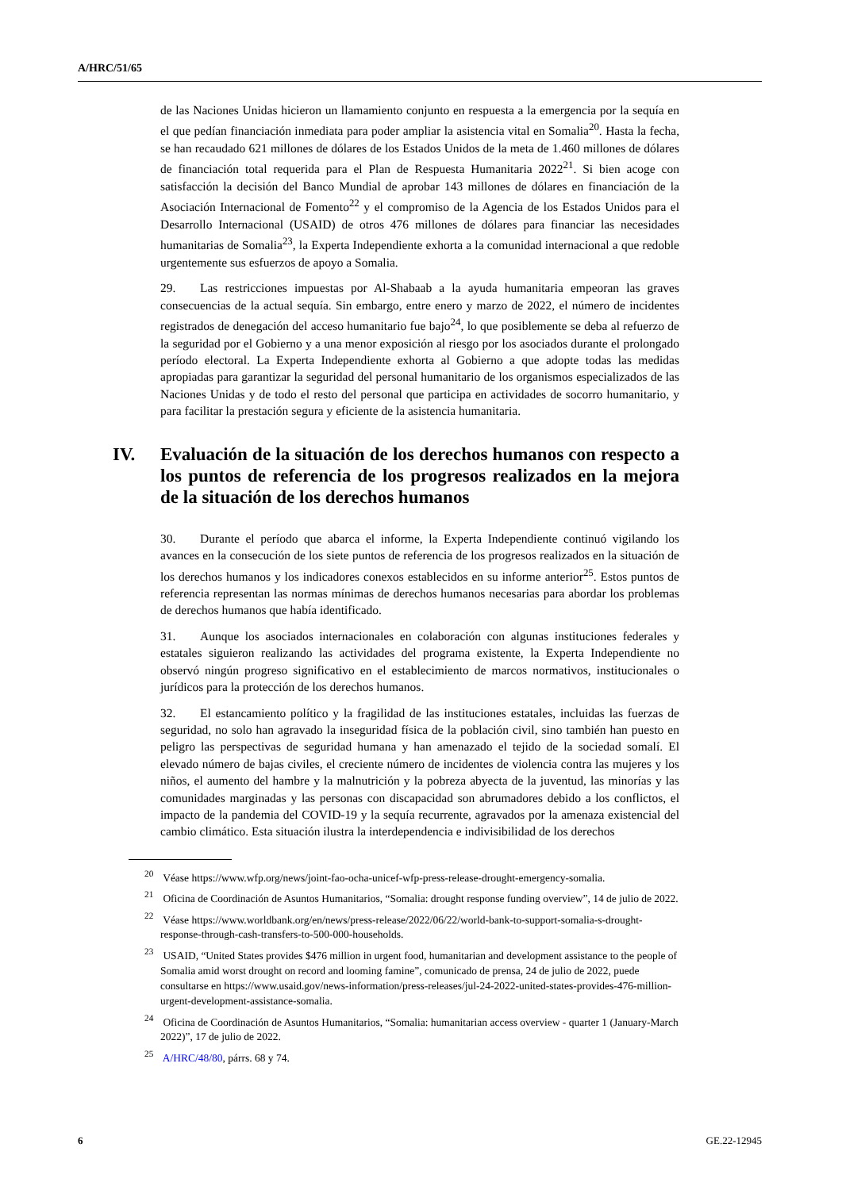A/HRC/51/65
de las Naciones Unidas hicieron un llamamiento conjunto en respuesta a la emergencia por la sequía en el que pedían financiación inmediata para poder ampliar la asistencia vital en Somalia<sup>20</sup>. Hasta la fecha, se han recaudado 621 millones de dólares de los Estados Unidos de la meta de 1.460 millones de dólares de financiación total requerida para el Plan de Respuesta Humanitaria 2022<sup>21</sup>. Si bien acoge con satisfacción la decisión del Banco Mundial de aprobar 143 millones de dólares en financiación de la Asociación Internacional de Fomento<sup>22</sup> y el compromiso de la Agencia de los Estados Unidos para el Desarrollo Internacional (USAID) de otros 476 millones de dólares para financiar las necesidades humanitarias de Somalia<sup>23</sup>, la Experta Independiente exhorta a la comunidad internacional a que redoble urgentemente sus esfuerzos de apoyo a Somalia.
29. Las restricciones impuestas por Al-Shabaab a la ayuda humanitaria empeoran las graves consecuencias de la actual sequía. Sin embargo, entre enero y marzo de 2022, el número de incidentes registrados de denegación del acceso humanitario fue bajo<sup>24</sup>, lo que posiblemente se deba al refuerzo de la seguridad por el Gobierno y a una menor exposición al riesgo por los asociados durante el prolongado período electoral. La Experta Independiente exhorta al Gobierno a que adopte todas las medidas apropiadas para garantizar la seguridad del personal humanitario de los organismos especializados de las Naciones Unidas y de todo el resto del personal que participa en actividades de socorro humanitario, y para facilitar la prestación segura y eficiente de la asistencia humanitaria.
IV. Evaluación de la situación de los derechos humanos con respecto a los puntos de referencia de los progresos realizados en la mejora de la situación de los derechos humanos
30. Durante el período que abarca el informe, la Experta Independiente continuó vigilando los avances en la consecución de los siete puntos de referencia de los progresos realizados en la situación de los derechos humanos y los indicadores conexos establecidos en su informe anterior<sup>25</sup>. Estos puntos de referencia representan las normas mínimas de derechos humanos necesarias para abordar los problemas de derechos humanos que había identificado.
31. Aunque los asociados internacionales en colaboración con algunas instituciones federales y estatales siguieron realizando las actividades del programa existente, la Experta Independiente no observó ningún progreso significativo en el establecimiento de marcos normativos, institucionales o jurídicos para la protección de los derechos humanos.
32. El estancamiento político y la fragilidad de las instituciones estatales, incluidas las fuerzas de seguridad, no solo han agravado la inseguridad física de la población civil, sino también han puesto en peligro las perspectivas de seguridad humana y han amenazado el tejido de la sociedad somalí. El elevado número de bajas civiles, el creciente número de incidentes de violencia contra las mujeres y los niños, el aumento del hambre y la malnutrición y la pobreza abyecta de la juventud, las minorías y las comunidades marginadas y las personas con discapacidad son abrumadores debido a los conflictos, el impacto de la pandemia del COVID-19 y la sequía recurrente, agravados por la amenaza existencial del cambio climático. Esta situación ilustra la interdependencia e indivisibilidad de los derechos
<sup>20</sup> Véase https://www.wfp.org/news/joint-fao-ocha-unicef-wfp-press-release-drought-emergency-somalia.
<sup>21</sup> Oficina de Coordinación de Asuntos Humanitarios, “Somalia: drought response funding overview”, 14 de julio de 2022.
<sup>22</sup> Véase https://www.worldbank.org/en/news/press-release/2022/06/22/world-bank-to-support-somalia-s-drought-response-through-cash-transfers-to-500-000-households.
<sup>23</sup> USAID, “United States provides $476 million in urgent food, humanitarian and development assistance to the people of Somalia amid worst drought on record and looming famine”, comunicado de prensa, 24 de julio de 2022, puede consultarse en https://www.usaid.gov/news-information/press-releases/jul-24-2022-united-states-provides-476-million-urgent-development-assistance-somalia.
<sup>24</sup> Oficina de Coordinación de Asuntos Humanitarios, “Somalia: humanitarian access overview - quarter 1 (January-March 2022)”, 17 de julio de 2022.
<sup>25</sup> A/HRC/48/80, párrs. 68 y 74.
6 GE.22-12945